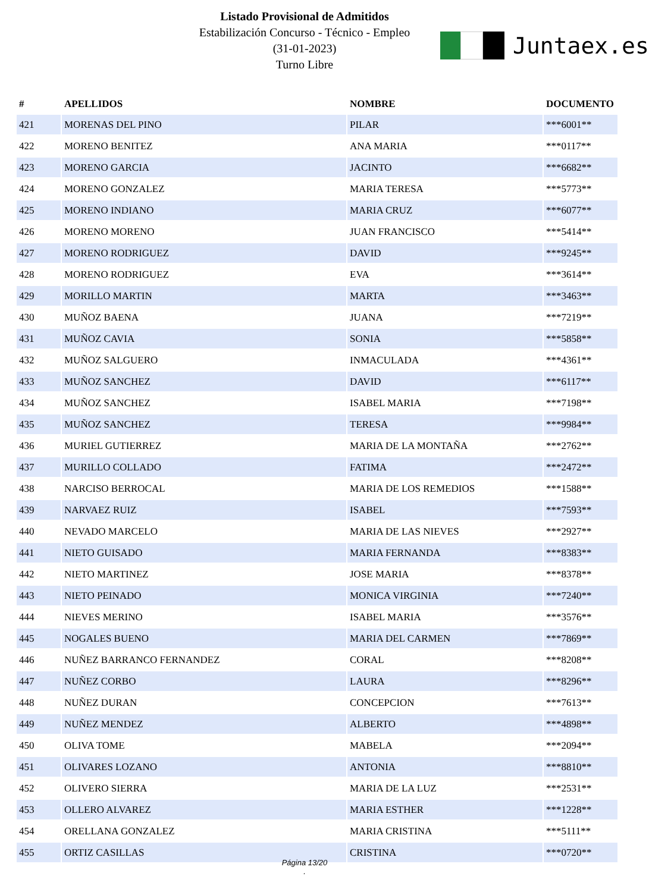Listado Provisional de Admitidos
Estabilización Concurso - Técnico - Empleo
(31-01-2023)
Turno Libre
Juntaex.es
| # | APELLIDOS | NOMBRE | DOCUMENTO |
| --- | --- | --- | --- |
| 421 | MORENAS DEL PINO | PILAR | ***6001** |
| 422 | MORENO BENITEZ | ANA MARIA | ***0117** |
| 423 | MORENO GARCIA | JACINTO | ***6682** |
| 424 | MORENO GONZALEZ | MARIA TERESA | ***5773** |
| 425 | MORENO INDIANO | MARIA CRUZ | ***6077** |
| 426 | MORENO MORENO | JUAN FRANCISCO | ***5414** |
| 427 | MORENO RODRIGUEZ | DAVID | ***9245** |
| 428 | MORENO RODRIGUEZ | EVA | ***3614** |
| 429 | MORILLO MARTIN | MARTA | ***3463** |
| 430 | MUÑOZ BAENA | JUANA | ***7219** |
| 431 | MUÑOZ CAVIA | SONIA | ***5858** |
| 432 | MUÑOZ SALGUERO | INMACULADA | ***4361** |
| 433 | MUÑOZ SANCHEZ | DAVID | ***6117** |
| 434 | MUÑOZ SANCHEZ | ISABEL MARIA | ***7198** |
| 435 | MUÑOZ SANCHEZ | TERESA | ***9984** |
| 436 | MURIEL GUTIERREZ | MARIA DE LA MONTAÑA | ***2762** |
| 437 | MURILLO COLLADO | FATIMA | ***2472** |
| 438 | NARCISO BERROCAL | MARIA DE LOS REMEDIOS | ***1588** |
| 439 | NARVAEZ RUIZ | ISABEL | ***7593** |
| 440 | NEVADO MARCELO | MARIA DE LAS NIEVES | ***2927** |
| 441 | NIETO GUISADO | MARIA FERNANDA | ***8383** |
| 442 | NIETO MARTINEZ | JOSE MARIA | ***8378** |
| 443 | NIETO PEINADO | MONICA VIRGINIA | ***7240** |
| 444 | NIEVES MERINO | ISABEL MARIA | ***3576** |
| 445 | NOGALES BUENO | MARIA DEL CARMEN | ***7869** |
| 446 | NUÑEZ BARRANCO FERNANDEZ | CORAL | ***8208** |
| 447 | NUÑEZ CORBO | LAURA | ***8296** |
| 448 | NUÑEZ DURAN | CONCEPCION | ***7613** |
| 449 | NUÑEZ MENDEZ | ALBERTO | ***4898** |
| 450 | OLIVA TOME | MABELA | ***2094** |
| 451 | OLIVARES LOZANO | ANTONIA | ***8810** |
| 452 | OLIVERO SIERRA | MARIA DE LA LUZ | ***2531** |
| 453 | OLLERO ALVAREZ | MARIA ESTHER | ***1228** |
| 454 | ORELLANA GONZALEZ | MARIA CRISTINA | ***5111** |
| 455 | ORTIZ CASILLAS | CRISTINA | ***0720** |
Página 13/20
.